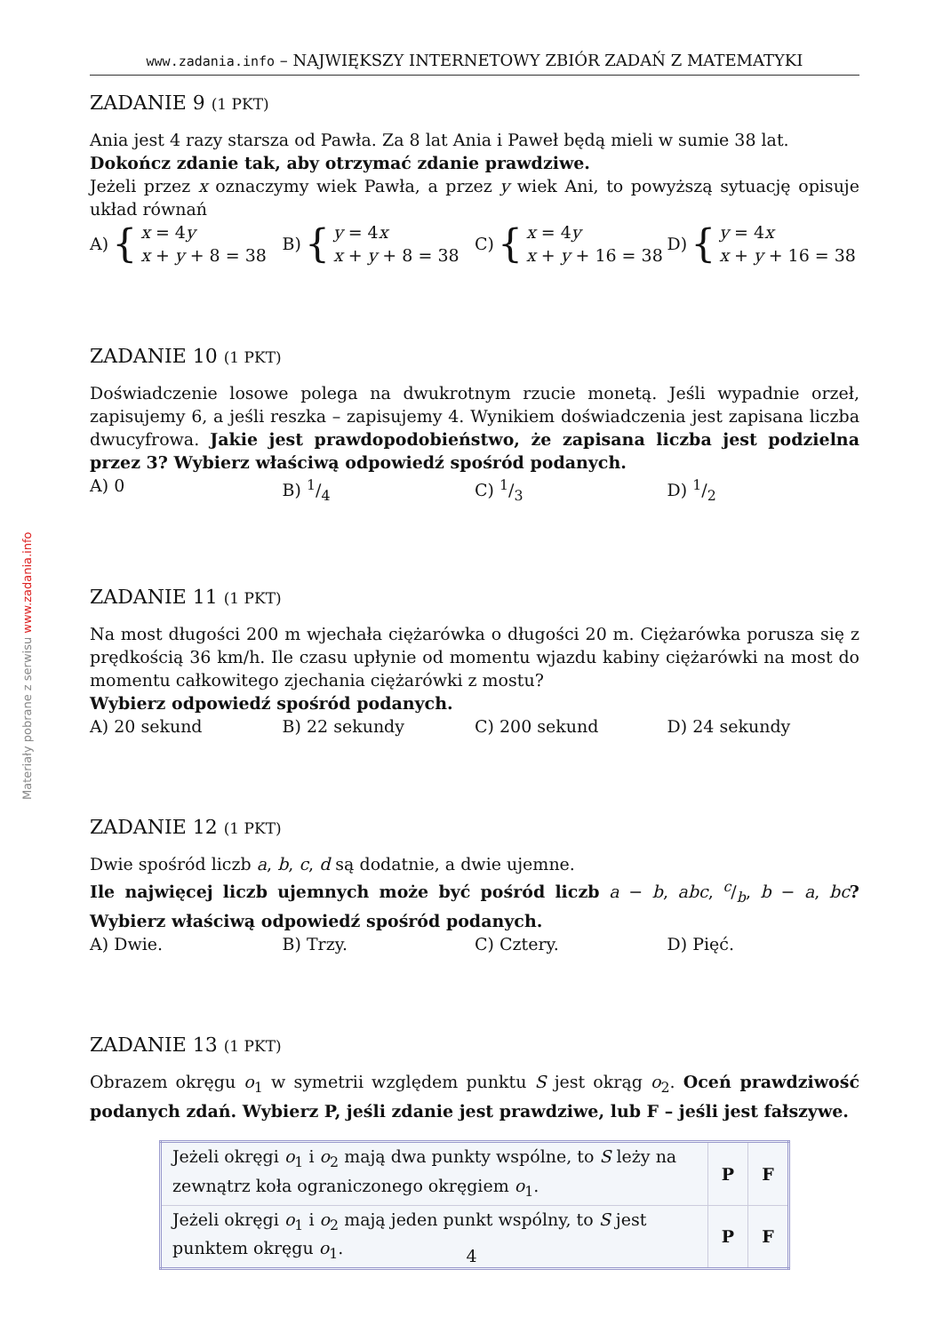Materiały pobrane z serwisu www.zadania.info
www.zadania.info – NAJWIĘKSZY INTERNETOWY ZBIÓR ZADAŃ Z MATEMATYKI
ZADANIE 9 (1 PKT)
Ania jest 4 razy starsza od Pawła. Za 8 lat Ania i Paweł będą mieli w sumie 38 lat.
Dokończ zdanie tak, aby otrzymać zdanie prawdziwe.
Jeżeli przez x oznaczymy wiek Pawła, a przez y wiek Ani, to powyższą sytuację opisuje układ równań
A) { x = 4y
x + y + 8 = 38
B) { y = 4x
x + y + 8 = 38
C) { x = 4y
x + y + 16 = 38
D) { y = 4x
x + y + 16 = 38
ZADANIE 10 (1 PKT)
Doświadczenie losowe polega na dwukrotnym rzucie monetą. Jeśli wypadnie orzeł, zapisujemy 6, a jeśli reszka – zapisujemy 4. Wynikiem doświadczenia jest zapisana liczba dwucyfrowa. Jakie jest prawdopodobieństwo, że zapisana liczba jest podzielna przez 3? Wybierz właściwą odpowiedź spośród podanych.
A) 0 B) 1/4 C) 1/3 D) 1/2
ZADANIE 11 (1 PKT)
Na most długości 200 m wjechała ciężarówka o długości 20 m. Ciężarówka porusza się z prędkością 36 km/h. Ile czasu upłynie od momentu wjazdu kabiny ciężarówki na most do momentu całkowitego zjechania ciężarówki z mostu?
Wybierz odpowiedź spośród podanych.
A) 20 sekund B) 22 sekundy C) 200 sekund D) 24 sekundy
ZADANIE 12 (1 PKT)
Dwie spośród liczb a, b, c, d są dodatnie, a dwie ujemne.
Ile najwięcej liczb ujemnych może być pośród liczb a − b, abc, c/b, b − a, bc? Wybierz właściwą odpowiedź spośród podanych.
A) Dwie. B) Trzy. C) Cztery. D) Pięć.
ZADANIE 13 (1 PKT)
Obrazem okręgu o<sub>1</sub> w symetrii względem punktu S jest okrąg o<sub>2</sub>. Oceń prawdziwość podanych zdań. Wybierz P, jeśli zdanie jest prawdziwe, lub F – jeśli jest fałszywe.
| Jeżeli okręgi o<sub>1</sub> i o<sub>2</sub> mają dwa punkty wspólne, to S leży na zewnątrz koła ograniczonego okręgiem o<sub>1</sub>. | P | F |
| Jeżeli okręgi o<sub>1</sub> i o<sub>2</sub> mają jeden punkt wspólny, to S jest punktem okręgu o<sub>1</sub>. | P | F |
4